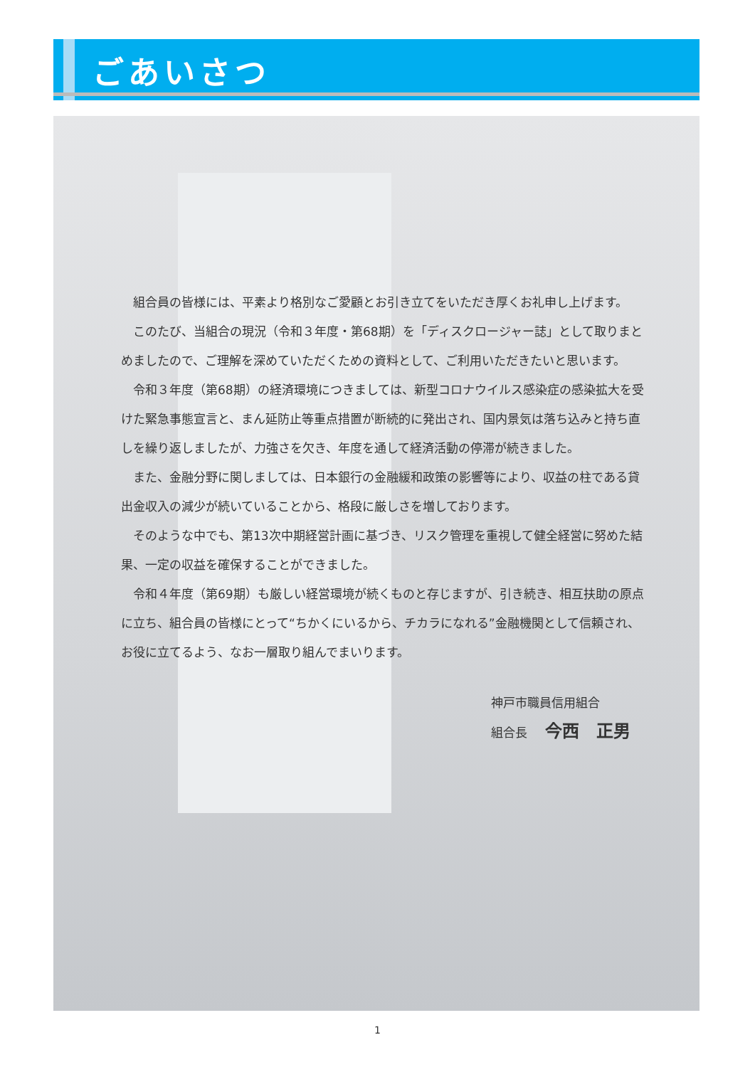ごあいさつ
組合員の皆様には、平素より格別なご愛顧とお引き立てをいただき厚くお礼申し上げます。
このたび、当組合の現況（令和３年度・第68期）を「ディスクロージャー誌」として取りまとめましたので、ご理解を深めていただくための資料として、ご利用いただきたいと思います。
令和３年度（第68期）の経済環境につきましては、新型コロナウイルス感染症の感染拡大を受けた緊急事態宣言と、まん延防止等重点措置が断続的に発出され、国内景気は落ち込みと持ち直しを繰り返しましたが、力強さを欠き、年度を通して経済活動の停滞が続きました。
また、金融分野に関しましては、日本銀行の金融緩和政策の影響等により、収益の柱である貸出金収入の減少が続いていることから、格段に厳しさを増しております。
そのような中でも、第13次中期経営計画に基づき、リスク管理を重視して健全経営に努めた結果、一定の収益を確保することができました。
令和４年度（第69期）も厳しい経営環境が続くものと存じますが、引き続き、相互扶助の原点に立ち、組合員の皆様にとって“ちかくにいるから、チカラになれる”金融機関として信頼され、お役に立てるよう、なお一層取り組んでまいります。
神戸市職員信用組合
組合長 今西　正男
1